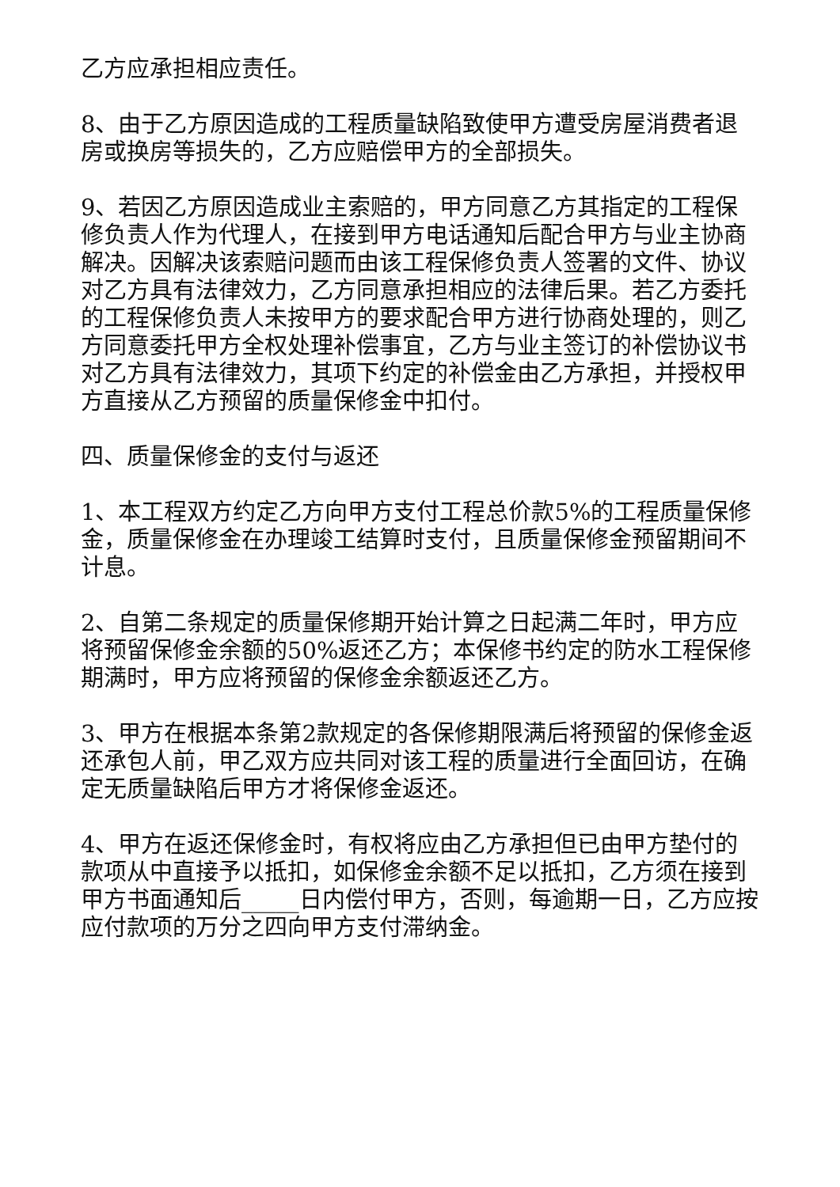乙方应承担相应责任。
8、由于乙方原因造成的工程质量缺陷致使甲方遭受房屋消费者退房或换房等损失的，乙方应赔偿甲方的全部损失。
9、若因乙方原因造成业主索赔的，甲方同意乙方其指定的工程保修负责人作为代理人，在接到甲方电话通知后配合甲方与业主协商解决。因解决该索赔问题而由该工程保修负责人签署的文件、协议对乙方具有法律效力，乙方同意承担相应的法律后果。若乙方委托的工程保修负责人未按甲方的要求配合甲方进行协商处理的，则乙方同意委托甲方全权处理补偿事宜，乙方与业主签订的补偿协议书对乙方具有法律效力，其项下约定的补偿金由乙方承担，并授权甲方直接从乙方预留的质量保修金中扣付。
四、质量保修金的支付与返还
1、本工程双方约定乙方向甲方支付工程总价款5%的工程质量保修金，质量保修金在办理竣工结算时支付，且质量保修金预留期间不计息。
2、自第二条规定的质量保修期开始计算之日起满二年时，甲方应将预留保修金余额的50%返还乙方；本保修书约定的防水工程保修期满时，甲方应将预留的保修金余额返还乙方。
3、甲方在根据本条第2款规定的各保修期限满后将预留的保修金返还承包人前，甲乙双方应共同对该工程的质量进行全面回访，在确定无质量缺陷后甲方才将保修金返还。
4、甲方在返还保修金时，有权将应由乙方承担但已由甲方垫付的款项从中直接予以抵扣，如保修金余额不足以抵扣，乙方须在接到甲方书面通知后_____日内偿付甲方，否则，每逾期一日，乙方应按应付款项的万分之四向甲方支付滞纳金。